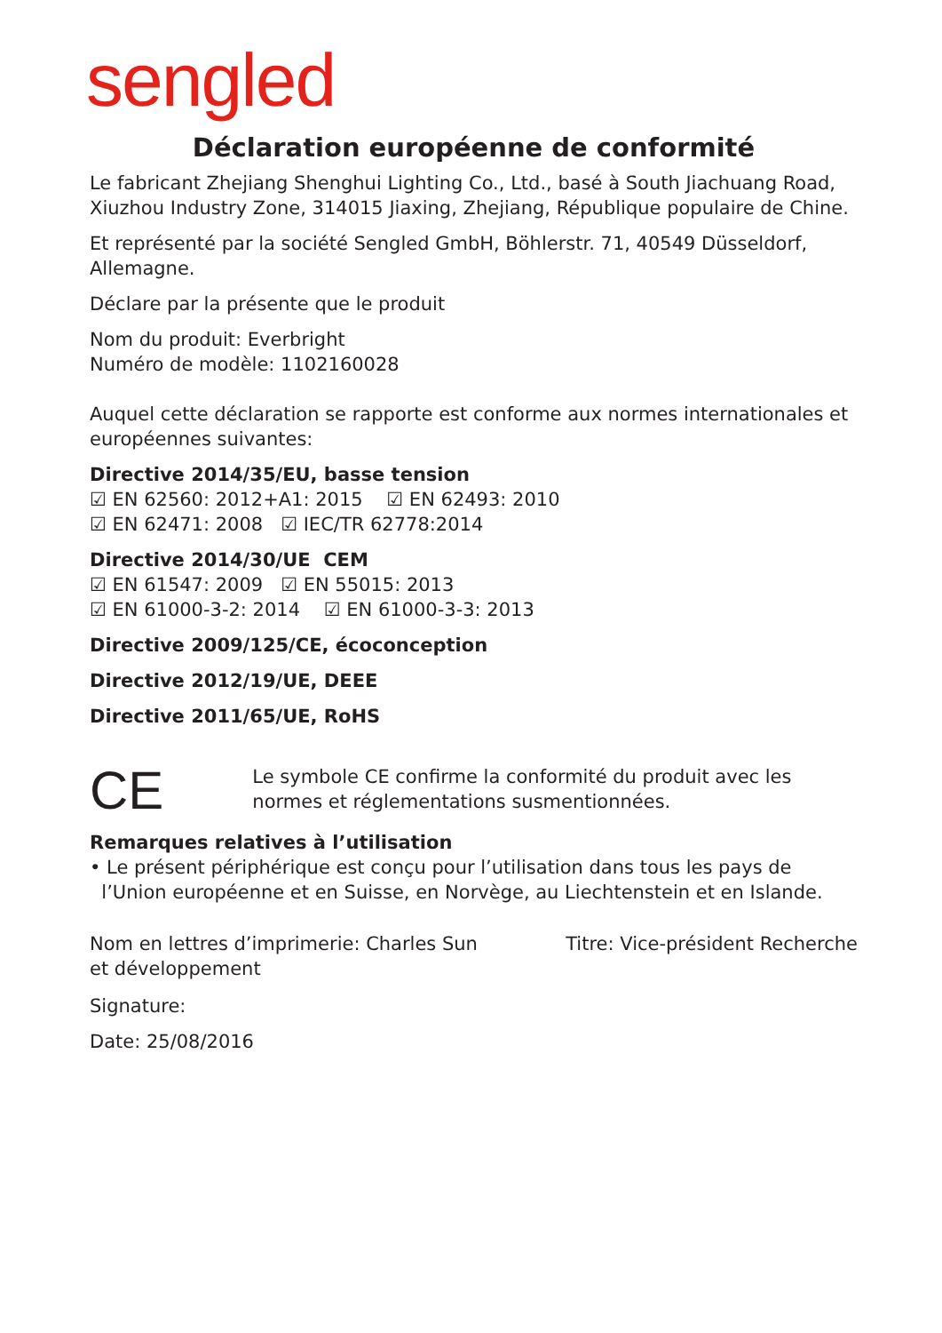sengled
Déclaration européenne de conformité
Le fabricant Zhejiang Shenghui Lighting Co., Ltd., basé à South Jiachuang Road, Xiuzhou Industry Zone, 314015 Jiaxing, Zhejiang, République populaire de Chine.
Et représenté par la société Sengled GmbH, Böhlerstr. 71, 40549 Düsseldorf, Allemagne.
Déclare par la présente que le produit
Nom du produit: Everbright
Numéro de modèle: 1102160028
Auquel cette déclaration se rapporte est conforme aux normes internationales et européennes suivantes:
Directive 2014/35/EU, basse tension
☑ EN 62560: 2012+A1: 2015 ☑ EN 62493: 2010
☑ EN 62471: 2008 ☑ IEC/TR 62778:2014
Directive 2014/30/UE CEM
☑ EN 61547: 2009 ☑ EN 55015: 2013
☑ EN 61000-3-2: 2014 ☑ EN 61000-3-3: 2013
Directive 2009/125/CE, écoconception
Directive 2012/19/UE, DEEE
Directive 2011/65/UE, RoHS
CE
Le symbole CE confirme la conformité du produit avec les normes et réglementations susmentionnées.
Remarques relatives à l’utilisation
• Le présent périphérique est conçu pour l’utilisation dans tous les pays de
l’Union européenne et en Suisse, en Norvège, au Liechtenstein et en Islande.
Nom en lettres d’imprimerie: Charles Sun Titre: Vice-président Recherche
et développement
Signature:
Date: 25/08/2016